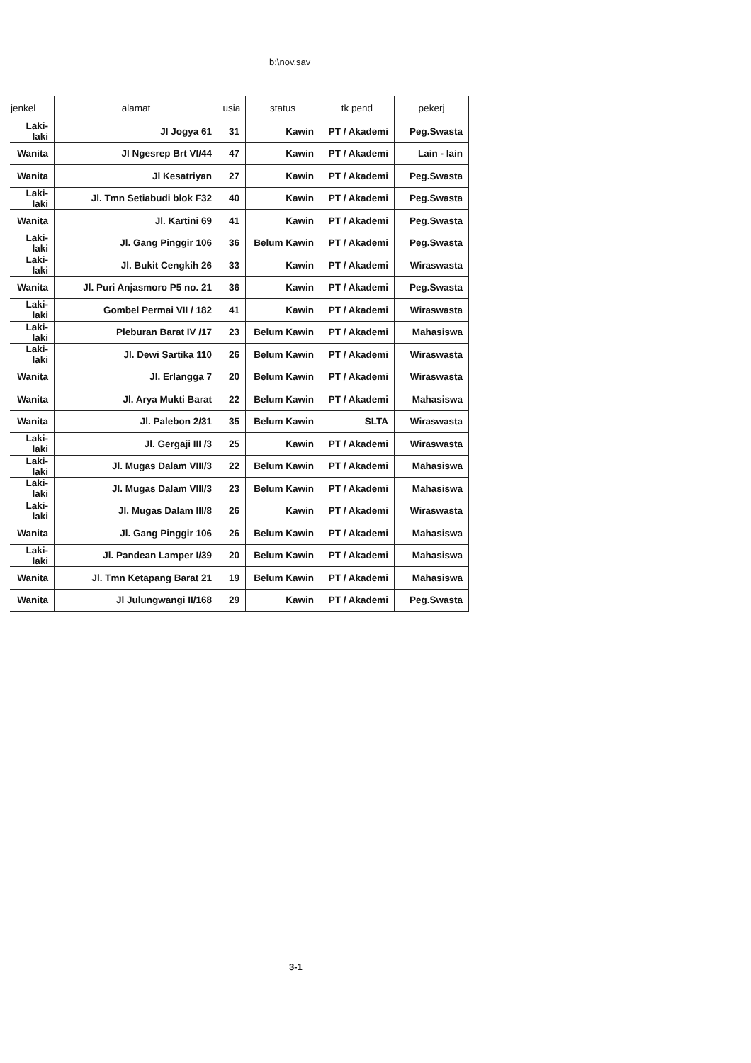b:\nov.sav
| jenkel | alamat | usia | status | tk pend | pekerj |
| --- | --- | --- | --- | --- | --- |
| Laki-laki | Jl Jogya 61 | 31 | Kawin | PT / Akademi | Peg.Swasta |
| Wanita | Jl Ngesrep Brt VI/44 | 47 | Kawin | PT / Akademi | Lain - lain |
| Wanita | Jl Kesatriyan | 27 | Kawin | PT / Akademi | Peg.Swasta |
| Laki-laki | Jl. Tmn Setiabudi blok F32 | 40 | Kawin | PT / Akademi | Peg.Swasta |
| Wanita | Jl. Kartini 69 | 41 | Kawin | PT / Akademi | Peg.Swasta |
| Laki-laki | Jl. Gang Pinggir 106 | 36 | Belum Kawin | PT / Akademi | Peg.Swasta |
| Laki-laki | Jl. Bukit Cengkih 26 | 33 | Kawin | PT / Akademi | Wiraswasta |
| Wanita | Jl. Puri Anjasmoro P5 no. 21 | 36 | Kawin | PT / Akademi | Peg.Swasta |
| Laki-laki | Gombel Permai VII / 182 | 41 | Kawin | PT / Akademi | Wiraswasta |
| Laki-laki | Pleburan Barat IV /17 | 23 | Belum Kawin | PT / Akademi | Mahasiswa |
| Laki-laki | Jl. Dewi Sartika 110 | 26 | Belum Kawin | PT / Akademi | Wiraswasta |
| Wanita | Jl. Erlangga 7 | 20 | Belum Kawin | PT / Akademi | Wiraswasta |
| Wanita | Jl. Arya Mukti Barat | 22 | Belum Kawin | PT / Akademi | Mahasiswa |
| Wanita | Jl. Palebon 2/31 | 35 | Belum Kawin | SLTA | Wiraswasta |
| Laki-laki | Jl. Gergaji III /3 | 25 | Kawin | PT / Akademi | Wiraswasta |
| Laki-laki | Jl. Mugas Dalam VIII/3 | 22 | Belum Kawin | PT / Akademi | Mahasiswa |
| Laki-laki | Jl. Mugas Dalam VIII/3 | 23 | Belum Kawin | PT / Akademi | Mahasiswa |
| Laki-laki | Jl. Mugas Dalam III/8 | 26 | Kawin | PT / Akademi | Wiraswasta |
| Wanita | Jl. Gang Pinggir 106 | 26 | Belum Kawin | PT / Akademi | Mahasiswa |
| Laki-laki | Jl. Pandean Lamper I/39 | 20 | Belum Kawin | PT / Akademi | Mahasiswa |
| Wanita | Jl. Tmn Ketapang Barat 21 | 19 | Belum Kawin | PT / Akademi | Mahasiswa |
| Wanita | Jl Julungwangi II/168 | 29 | Kawin | PT / Akademi | Peg.Swasta |
3-1